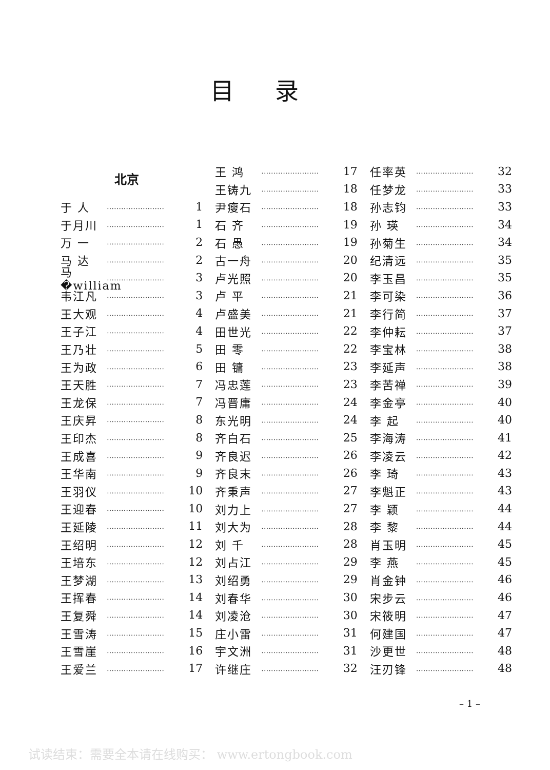目录
北京
于 人 …………………… 1
于月川 …………………… 1
万 一 …………………… 2
马 达 …………………… 2
马 �william …………………… 3
韦江凡 …………………… 3
王大观 …………………… 4
王子江 …………………… 4
王乃壮 …………………… 5
王为政 …………………… 6
王天胜 …………………… 7
王龙保 …………………… 7
王庆昇 …………………… 8
王印杰 …………………… 8
王成喜 …………………… 9
王华南 …………………… 9
王羽仪 …………………… 10
王迎春 …………………… 10
王延陵 …………………… 11
王绍明 …………………… 12
王培东 …………………… 12
王梦湖 …………………… 13
王挥春 …………………… 14
王复舜 …………………… 14
王雪涛 …………………… 15
王雪崖 …………………… 16
王爱兰 …………………… 17
王 鸿 …………………… 17
王铸九 …………………… 18
尹瘦石 …………………… 18
石 齐 …………………… 19
石 愚 …………………… 19
古一舟 …………………… 20
卢光照 …………………… 20
卢 平 …………………… 21
卢盛美 …………………… 21
田世光 …………………… 22
田 零 …………………… 22
田 镛 …………………… 23
冯忠莲 …………………… 23
冯晋庸 …………………… 24
东光明 …………………… 24
齐白石 …………………… 25
齐良迟 …………………… 26
齐良末 …………………… 26
齐秉声 …………………… 27
刘力上 …………………… 27
刘大为 …………………… 28
刘 千 …………………… 28
刘占江 …………………… 29
刘绍勇 …………………… 29
刘春华 …………………… 30
刘凌沧 …………………… 30
庄小雷 …………………… 31
宇文洲 …………………… 31
许继庄 …………………… 32
任率英 …………………… 32
任梦龙 …………………… 33
孙志钧 …………………… 33
孙 瑛 …………………… 34
孙菊生 …………………… 34
纪清远 …………………… 35
李玉昌 …………………… 35
李可染 …………………… 36
李行简 …………………… 37
李仲耘 …………………… 37
李宝林 …………………… 38
李延声 …………………… 38
李苦禅 …………………… 39
李金亭 …………………… 40
李 起 …………………… 40
李海涛 …………………… 41
李凌云 …………………… 42
李 琦 …………………… 43
李魁正 …………………… 43
李 颖 …………………… 44
李 黎 …………………… 44
肖玉明 …………………… 45
李 燕 …………………… 45
肖金钟 …………………… 46
宋步云 …………………… 46
宋筱明 …………………… 47
何建国 …………………… 47
沙更世 …………………… 48
汪刃锋 …………………… 48
– 1 –
试读结束：需要全本请在线购买： www.ertongbook.com